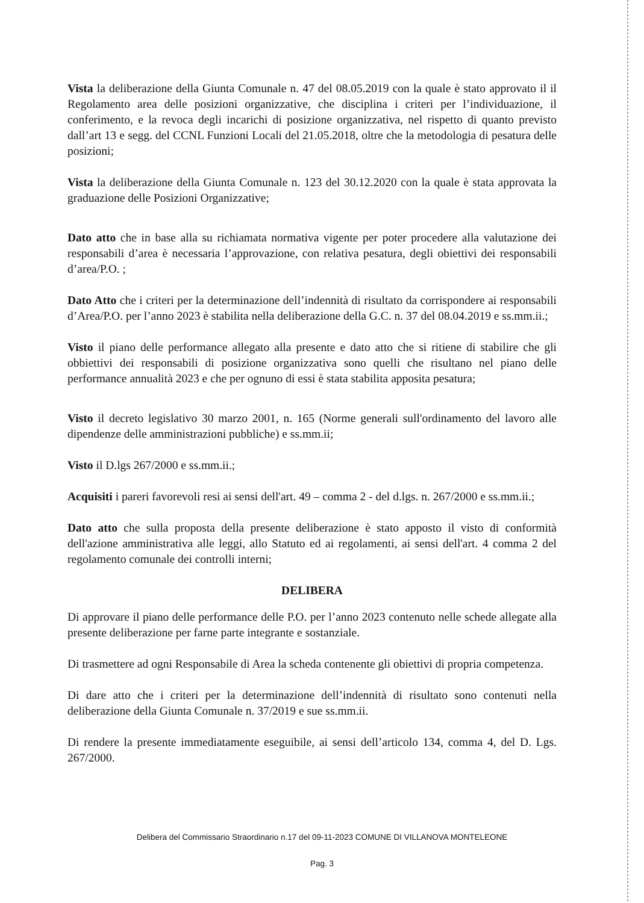Vista la deliberazione della Giunta Comunale n. 47 del 08.05.2019 con la quale è stato approvato il il Regolamento area delle posizioni organizzative, che disciplina i criteri per l’individuazione, il conferimento, e la revoca degli incarichi di posizione organizzativa, nel rispetto di quanto previsto dall’art 13 e segg. del CCNL Funzioni Locali del 21.05.2018, oltre che la metodologia di pesatura delle posizioni;
Vista la deliberazione della Giunta Comunale n. 123 del 30.12.2020 con la quale è stata approvata la graduazione delle Posizioni Organizzative;
Dato atto che in base alla su richiamata normativa vigente per poter procedere alla valutazione dei responsabili d’area è necessaria l’approvazione, con relativa pesatura, degli obiettivi dei responsabili d’area/P.O. ;
Dato Atto che i criteri per la determinazione dell’indennità di risultato da corrispondere ai responsabili d’Area/P.O. per l’anno 2023 è stabilita nella deliberazione della G.C. n. 37 del 08.04.2019 e ss.mm.ii.;
Visto il piano delle performance allegato alla presente e dato atto che si ritiene di stabilire che gli obbiettivi dei responsabili di posizione organizzativa sono quelli che risultano nel piano delle performance annualità 2023 e che per ognuno di essi è stata stabilita apposita pesatura;
Visto il decreto legislativo 30 marzo 2001, n. 165 (Norme generali sull'ordinamento del lavoro alle dipendenze delle amministrazioni pubbliche) e ss.mm.ii;
Visto il D.lgs 267/2000 e ss.mm.ii.;
Acquisiti i pareri favorevoli resi ai sensi dell'art. 49 – comma 2 - del d.lgs. n. 267/2000 e ss.mm.ii.;
Dato atto che sulla proposta della presente deliberazione è stato apposto il visto di conformità dell'azione amministrativa alle leggi, allo Statuto ed ai regolamenti, ai sensi dell'art. 4 comma 2 del regolamento comunale dei controlli interni;
DELIBERA
Di approvare il piano delle performance delle P.O. per l’anno 2023 contenuto nelle schede allegate alla presente deliberazione per farne parte integrante e sostanziale.
Di trasmettere ad ogni Responsabile di Area la scheda contenente gli obiettivi di propria competenza.
Di dare atto che i criteri per la determinazione dell’indennità di risultato sono contenuti nella deliberazione della Giunta Comunale n. 37/2019 e sue ss.mm.ii.
Di rendere la presente immediatamente eseguibile, ai sensi dell’articolo 134, comma 4, del D. Lgs. 267/2000.
Delibera del Commissario Straordinario n.17 del 09-11-2023 COMUNE DI VILLANOVA MONTELEONE
Pag. 3